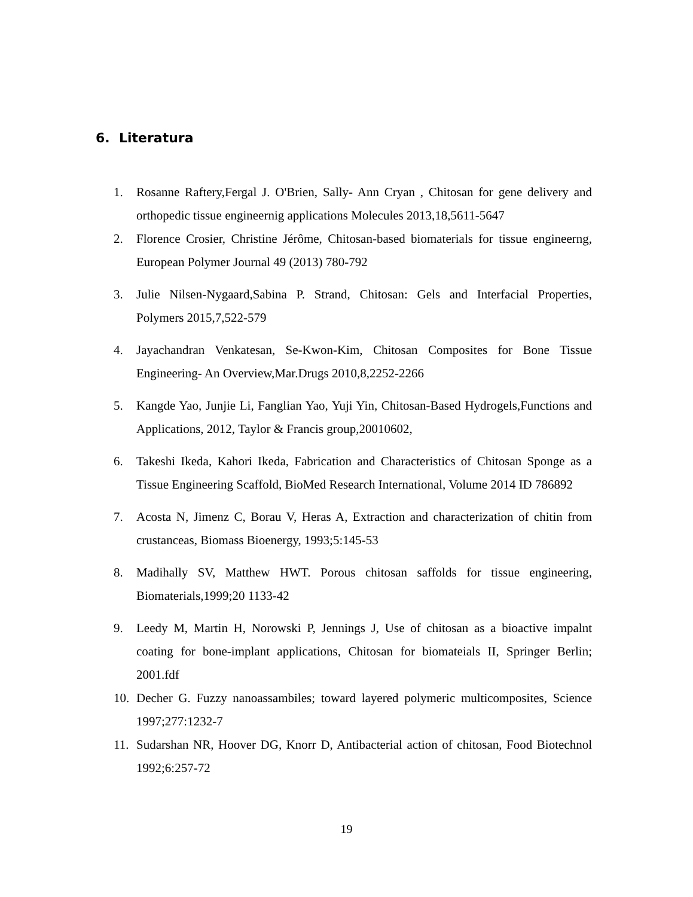6. Literatura
1. Rosanne Raftery,Fergal J. O'Brien, Sally- Ann Cryan , Chitosan for gene delivery and orthopedic tissue engineernig applications Molecules 2013,18,5611-5647
2. Florence Crosier, Christine Jérôme, Chitosan-based biomaterials for tissue engineerng, European Polymer Journal 49 (2013) 780-792
3. Julie Nilsen-Nygaard,Sabina P. Strand, Chitosan: Gels and Interfacial Properties, Polymers 2015,7,522-579
4. Jayachandran Venkatesan, Se-Kwon-Kim, Chitosan Composites for Bone Tissue Engineering- An Overview,Mar.Drugs 2010,8,2252-2266
5. Kangde Yao, Junjie Li, Fanglian Yao, Yuji Yin, Chitosan-Based Hydrogels,Functions and Applications, 2012, Taylor & Francis group,20010602,
6. Takeshi Ikeda, Kahori Ikeda, Fabrication and Characteristics of Chitosan Sponge as a Tissue Engineering Scaffold, BioMed Research International, Volume 2014 ID 786892
7. Acosta N, Jimenz C, Borau V, Heras A, Extraction and characterization of chitin from crustanceas, Biomass Bioenergy, 1993;5:145-53
8. Madihally SV, Matthew HWT. Porous chitosan saffolds for tissue engineering, Biomaterials,1999;20 1133-42
9. Leedy M, Martin H, Norowski P, Jennings J, Use of chitosan as a bioactive impalnt coating for bone-implant applications, Chitosan for biomateials II, Springer Berlin; 2001.fdf
10. Decher G. Fuzzy nanoassambiles; toward layered polymeric multicomposites, Science 1997;277:1232-7
11. Sudarshan NR, Hoover DG, Knorr D, Antibacterial action of chitosan, Food Biotechnol 1992;6:257-72
19